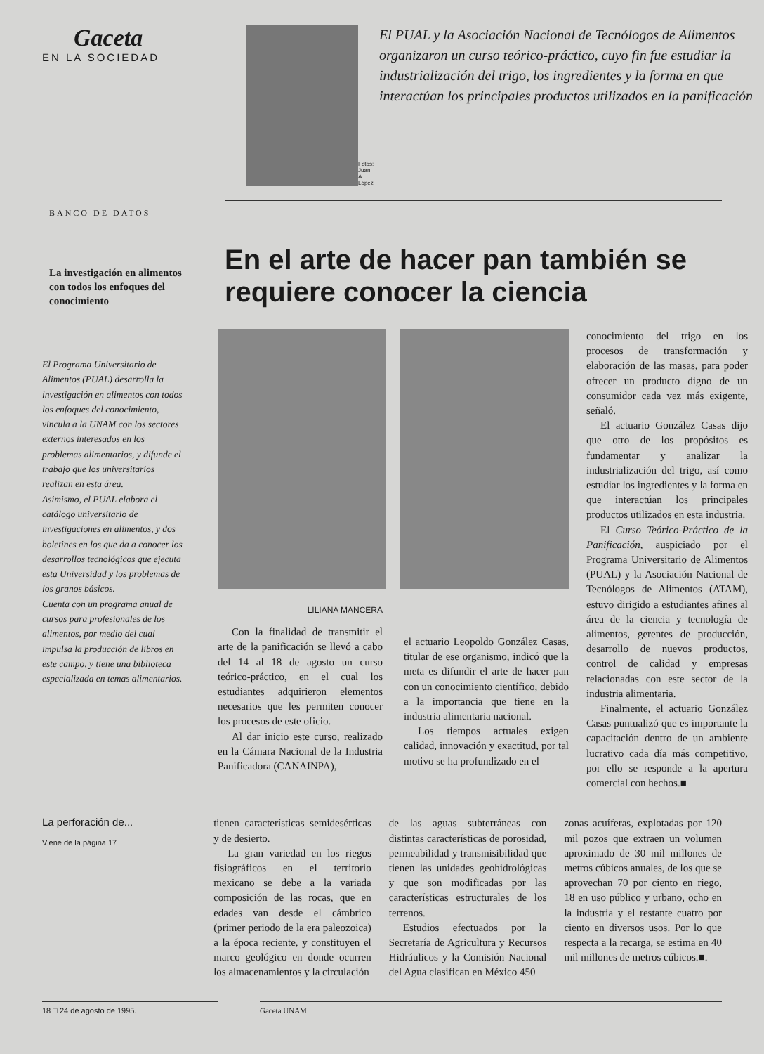Gaceta
EN LA SOCIEDAD
Fotos: Juan A. López
El PUAL y la Asociación Nacional de Tecnólogos de Alimentos organizaron un curso teórico-práctico, cuyo fin fue estudiar la industrialización del trigo, los ingredientes y la forma en que interactúan los principales productos utilizados en la panificación
BANCO DE DATOS
En el arte de hacer pan también se requiere conocer la ciencia
La investigación en alimentos con todos los enfoques del conocimiento
El Programa Universitario de Alimentos (PUAL) desarrolla la investigación en alimentos con todos los enfoques del conocimiento, vincula a la UNAM con los sectores externos interesados en los problemas alimentarios, y difunde el trabajo que los universitarios realizan en esta área.
Asimismo, el PUAL elabora el catálogo universitario de investigaciones en alimentos, y dos boletines en los que da a conocer los desarrollos tecnológicos que ejecuta esta Universidad y los problemas de los granos básicos.
Cuenta con un programa anual de cursos para profesionales de los alimentos, por medio del cual impulsa la producción de libros en este campo, y tiene una biblioteca especializada en temas alimentarios.
LILIANA MANCERA
Con la finalidad de transmitir el arte de la panificación se llevó a cabo del 14 al 18 de agosto un curso teórico-práctico, en el cual los estudiantes adquirieron elementos necesarios que les permiten conocer los procesos de este oficio.
Al dar inicio este curso, realizado en la Cámara Nacional de la Industria Panificadora (CANAINPA),
el actuario Leopoldo González Casas, titular de ese organismo, indicó que la meta es difundir el arte de hacer pan con un conocimiento científico, debido a la importancia que tiene en la industria alimentaria nacional.
Los tiempos actuales exigen calidad, innovación y exactitud, por tal motivo se ha profundizado en el
conocimiento del trigo en los procesos de transformación y elaboración de las masas, para poder ofrecer un producto digno de un consumidor cada vez más exigente, señaló.
El actuario González Casas dijo que otro de los propósitos es fundamentar y analizar la industrialización del trigo, así como estudiar los ingredientes y la forma en que interactúan los principales productos utilizados en esta industria.
El Curso Teórico-Práctico de la Panificación, auspiciado por el Programa Universitario de Alimentos (PUAL) y la Asociación Nacional de Tecnólogos de Alimentos (ATAM), estuvo dirigido a estudiantes afines al área de la ciencia y tecnología de alimentos, gerentes de producción, desarrollo de nuevos productos, control de calidad y empresas relacionadas con este sector de la industria alimentaria.
Finalmente, el actuario González Casas puntualizó que es importante la capacitación dentro de un ambiente lucrativo cada día más competitivo, por ello se responde a la apertura comercial con hechos.■
La perforación de...
Viene de la página 17
tienen características semidesérticas y de desierto.
La gran variedad en los riegos fisiográficos en el territorio mexicano se debe a la variada composición de las rocas, que en edades van desde el cámbrico (primer periodo de la era paleozoica) a la época reciente, y constituyen el marco geológico en donde ocurren los almacenamientos y la circulación
de las aguas subterráneas con distintas características de porosidad, permeabilidad y transmisibilidad que tienen las unidades geohidrológicas y que son modificadas por las características estructurales de los terrenos.
Estudios efectuados por la Secretaría de Agricultura y Recursos Hidráulicos y la Comisión Nacional del Agua clasifican en México 450
zonas acuíferas, explotadas por 120 mil pozos que extraen un volumen aproximado de 30 mil millones de metros cúbicos anuales, de los que se aprovechan 70 por ciento en riego, 18 en uso público y urbano, ocho en la industria y el restante cuatro por ciento en diversos usos. Por lo que respecta a la recarga, se estima en 40 mil millones de metros cúbicos.■.
18 □ 24 de agosto de 1995. Gaceta UNAM